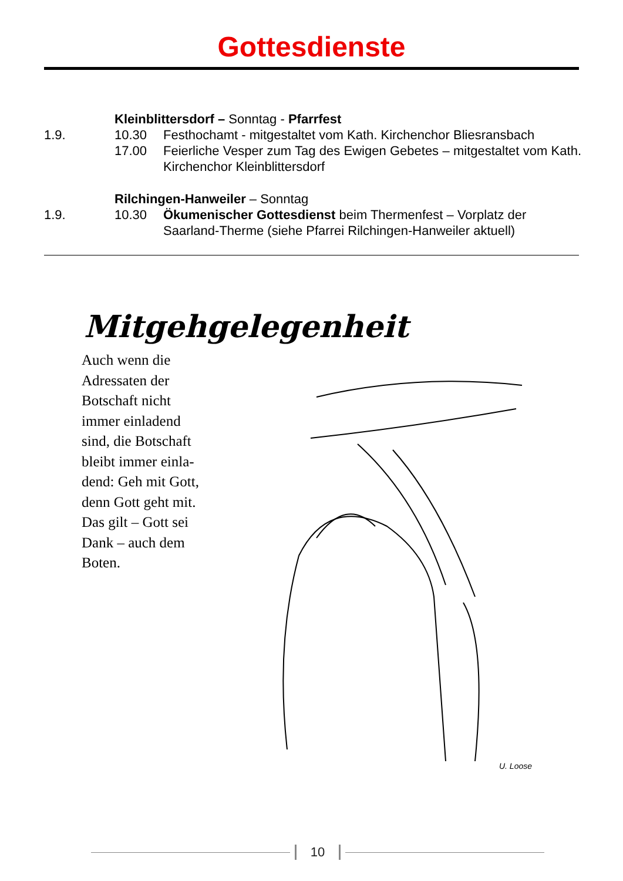Gottesdienste
| | Kleinblittersdorf – Sonntag - Pfarrfest | |
| 1.9. | 10.30 | Festhochamt - mitgestaltet vom Kath. Kirchenchor Bliesransbach |
| | 17.00 | Feierliche Vesper zum Tag des Ewigen Gebetes – mitgestaltet vom Kath. Kirchenchor Kleinblittersdorf |
| | Rilchingen-Hanweiler – Sonntag | |
| 1.9. | 10.30 | Ökumenischer Gottesdienst beim Thermenfest – Vorplatz der Saarland-Therme (siehe Pfarrei Rilchingen-Hanweiler aktuell) |
Mitgehgelegenheit
Auch wenn die
Adressaten der
Botschaft nicht
immer einladend
sind, die Botschaft
bleibt immer einla-
dend: Geh mit Gott,
denn Gott geht mit.
Das gilt – Gott sei
Dank – auch dem
Boten.
U. Loose
10